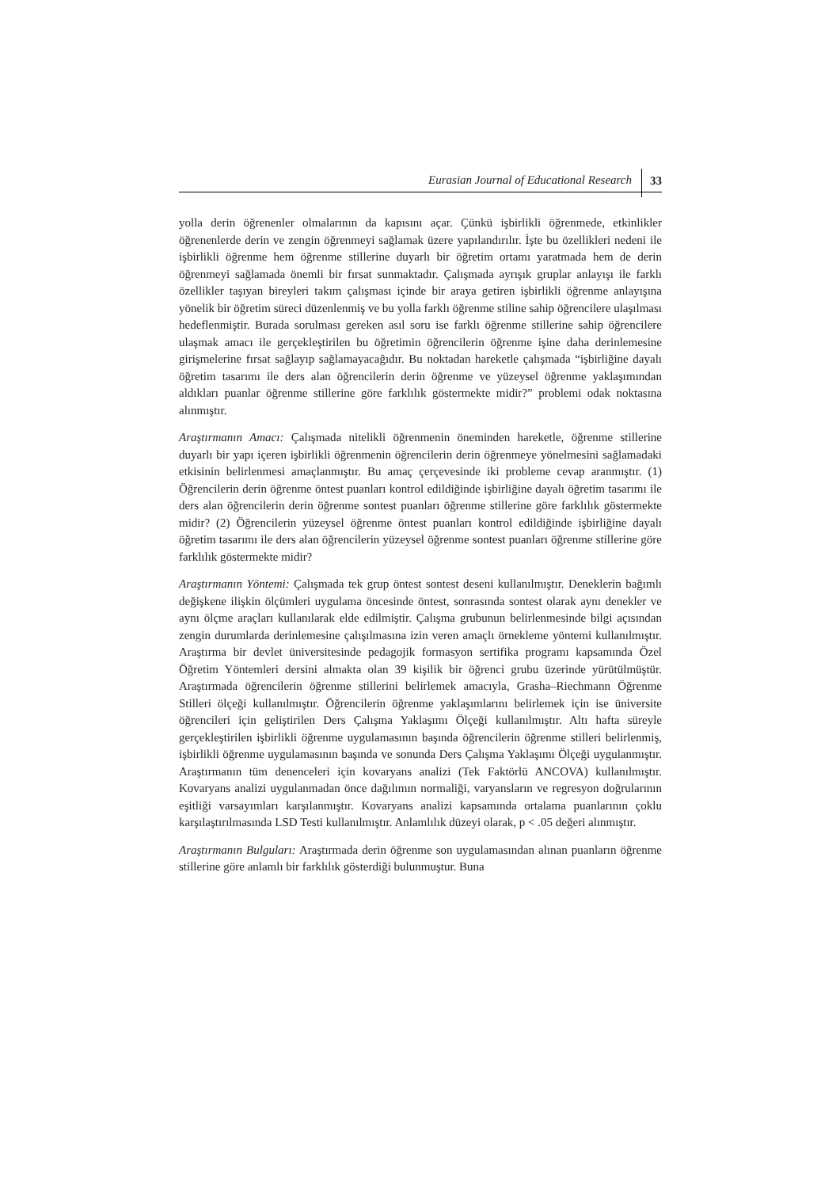Eurasian Journal of Educational Research 33
yolla derin öğrenenler olmalarının da kapısını açar. Çünkü işbirlikli öğrenmede, etkinlikler öğrenenlerde derin ve zengin öğrenmeyi sağlamak üzere yapılandırılır. İşte bu özellikleri nedeni ile işbirlikli öğrenme hem öğrenme stillerine duyarlı bir öğretim ortamı yaratmada hem de derin öğrenmeyi sağlamada önemli bir fırsat sunmaktadır. Çalışmada ayrışık gruplar anlayışı ile farklı özellikler taşıyan bireyleri takım çalışması içinde bir araya getiren işbirlikli öğrenme anlayışına yönelik bir öğretim süreci düzenlenmiş ve bu yolla farklı öğrenme stiline sahip öğrencilere ulaşılması hedeflenmiştir. Burada sorulması gereken asıl soru ise farklı öğrenme stillerine sahip öğrencilere ulaşmak amacı ile gerçekleştirilen bu öğretimin öğrencilerin öğrenme işine daha derinlemesine girişmelerine fırsat sağlayıp sağlamayacağıdır. Bu noktadan hareketle çalışmada “işbirliğine dayalı öğretim tasarımı ile ders alan öğrencilerin derin öğrenme ve yüzeysel öğrenme yaklaşımından aldıkları puanlar öğrenme stillerine göre farklılık göstermekte midir?” problemi odak noktasına alınmıştır.
Araştırmanın Amacı: Çalışmada nitelikli öğrenmenin öneminden hareketle, öğrenme stillerine duyarlı bir yapı içeren işbirlikli öğrenmenin öğrencilerin derin öğrenmeye yönelmesini sağlamadaki etkisinin belirlenmesi amaçlanmıştır. Bu amaç çerçevesinde iki probleme cevap aranmıştır. (1) Öğrencilerin derin öğrenme öntest puanları kontrol edildiğinde işbirliğine dayalı öğretim tasarımı ile ders alan öğrencilerin derin öğrenme sontest puanları öğrenme stillerine göre farklılık göstermekte midir? (2) Öğrencilerin yüzeysel öğrenme öntest puanları kontrol edildiğinde işbirliğine dayalı öğretim tasarımı ile ders alan öğrencilerin yüzeysel öğrenme sontest puanları öğrenme stillerine göre farklılık göstermekte midir?
Araştırmanın Yöntemi: Çalışmada tek grup öntest sontest deseni kullanılmıştır. Deneklerin bağımlı değişkene ilişkin ölçümleri uygulama öncesinde öntest, sonrasında sontest olarak aynı denekler ve aynı ölçme araçları kullanılarak elde edilmiştir. Çalışma grubunun belirlenmesinde bilgi açısından zengin durumlarda derinlemesine çalışılmasına izin veren amaçlı örnekleme yöntemi kullanılmıştır. Araştırma bir devlet üniversitesinde pedagojik formasyon sertifika programı kapsamında Özel Öğretim Yöntemleri dersini almakta olan 39 kişilik bir öğrenci grubu üzerinde yürütülmüştür. Araştırmada öğrencilerin öğrenme stillerini belirlemek amacıyla, Grasha–Riechmann Öğrenme Stilleri ölçeği kullanılmıştır. Öğrencilerin öğrenme yaklaşımlarını belirlemek için ise üniversite öğrencileri için geliştirilen Ders Çalışma Yaklaşımı Ölçeği kullanılmıştır. Altı hafta süreyle gerçekleştirilen işbirlikli öğrenme uygulamasının başında öğrencilerin öğrenme stilleri belirlenmiş, işbirlikli öğrenme uygulamasının başında ve sonunda Ders Çalışma Yaklaşımı Ölçeği uygulanmıştır. Araştırmanın tüm denenceleri için kovaryans analizi (Tek Faktörlü ANCOVA) kullanılmıştır. Kovaryans analizi uygulanmadan önce dağılımın normaliği, varyansların ve regresyon doğrularının eşitliği varsayımları karşılanmıştır. Kovaryans analizi kapsamında ortalama puanlarının çoklu karşılaştırılmasında LSD Testi kullanılmıştır. Anlamlılık düzeyi olarak, p < .05 değeri alınmıştır.
Araştırmanın Bulguları: Araştırmada derin öğrenme son uygulamasından alınan puanların öğrenme stillerine göre anlamlı bir farklılık gösterdiği bulunmuştur. Buna